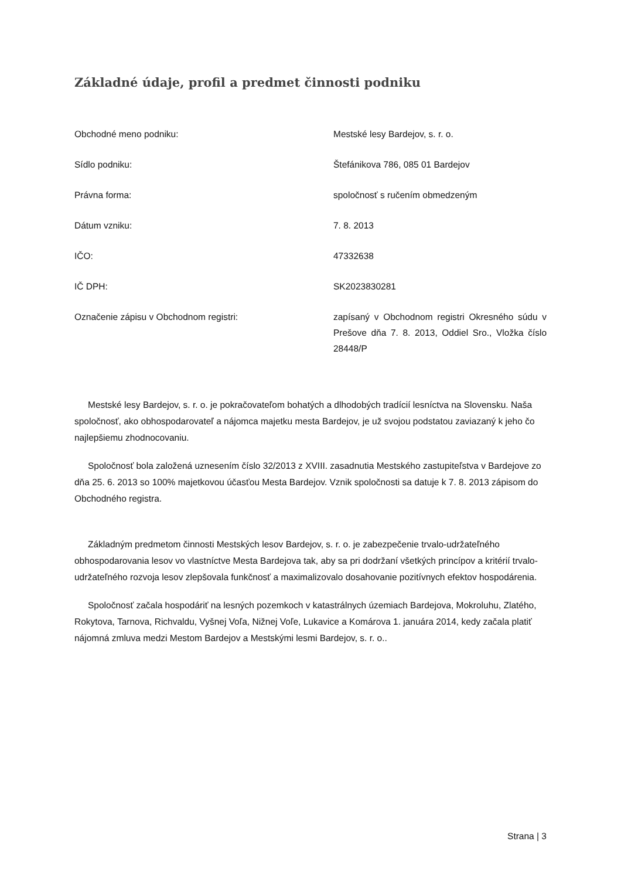Základné údaje, profil a predmet činnosti podniku
| Obchodné meno podniku: | Mestské lesy Bardejov, s. r. o. |
| Sídlo podniku: | Štefánikova 786, 085 01 Bardejov |
| Právna forma: | spoločnosť s ručením obmedzeným |
| Dátum vzniku: | 7. 8. 2013 |
| IČO: | 47332638 |
| IČ DPH: | SK2023830281 |
| Označenie zápisu v Obchodnom registri: | zapísaný v Obchodnom registri Okresného súdu v Prešove dňa 7. 8. 2013, Oddiel Sro., Vložka číslo 28448/P |
Mestské lesy Bardejov, s. r. o. je pokračovateľom bohatých a dlhodobých tradícií lesníctva na Slovensku. Naša spoločnosť, ako obhospodarovateľ a nájomca majetku mesta Bardejov, je už svojou podstatou zaviazaný k jeho čo najlepšiemu zhodnocovaniu.
Spoločnosť bola založená uznesením číslo 32/2013 z XVIII. zasadnutia Mestského zastupiteľstva v Bardejove zo dňa 25. 6. 2013 so 100% majetkovou účasťou Mesta Bardejov. Vznik spoločnosti sa datuje k 7. 8. 2013 zápisom do Obchodného registra.
Základným predmetom činnosti Mestských lesov Bardejov, s. r. o. je zabezpečenie trvalo-udržateľného obhospodarovania lesov vo vlastníctve Mesta Bardejova tak, aby sa pri dodržaní všetkých princípov a kritérií trvalo-udržateľného rozvoja lesov zlepšovala funkčnosť a maximalizovalo dosahovanie pozitívnych efektov hospodárenia.
Spoločnosť začala hospodáriť na lesných pozemkoch v katastrálnych územiach Bardejova, Mokroluhu, Zlatého, Rokytova, Tarnova, Richvaldu, Vyšnej Voľa, Nižnej Voľe, Lukavice a Komárova 1. januára 2014, kedy začala platiť nájomná zmluva medzi Mestom Bardejov a Mestskými lesmi Bardejov, s. r. o..
Strana | 3